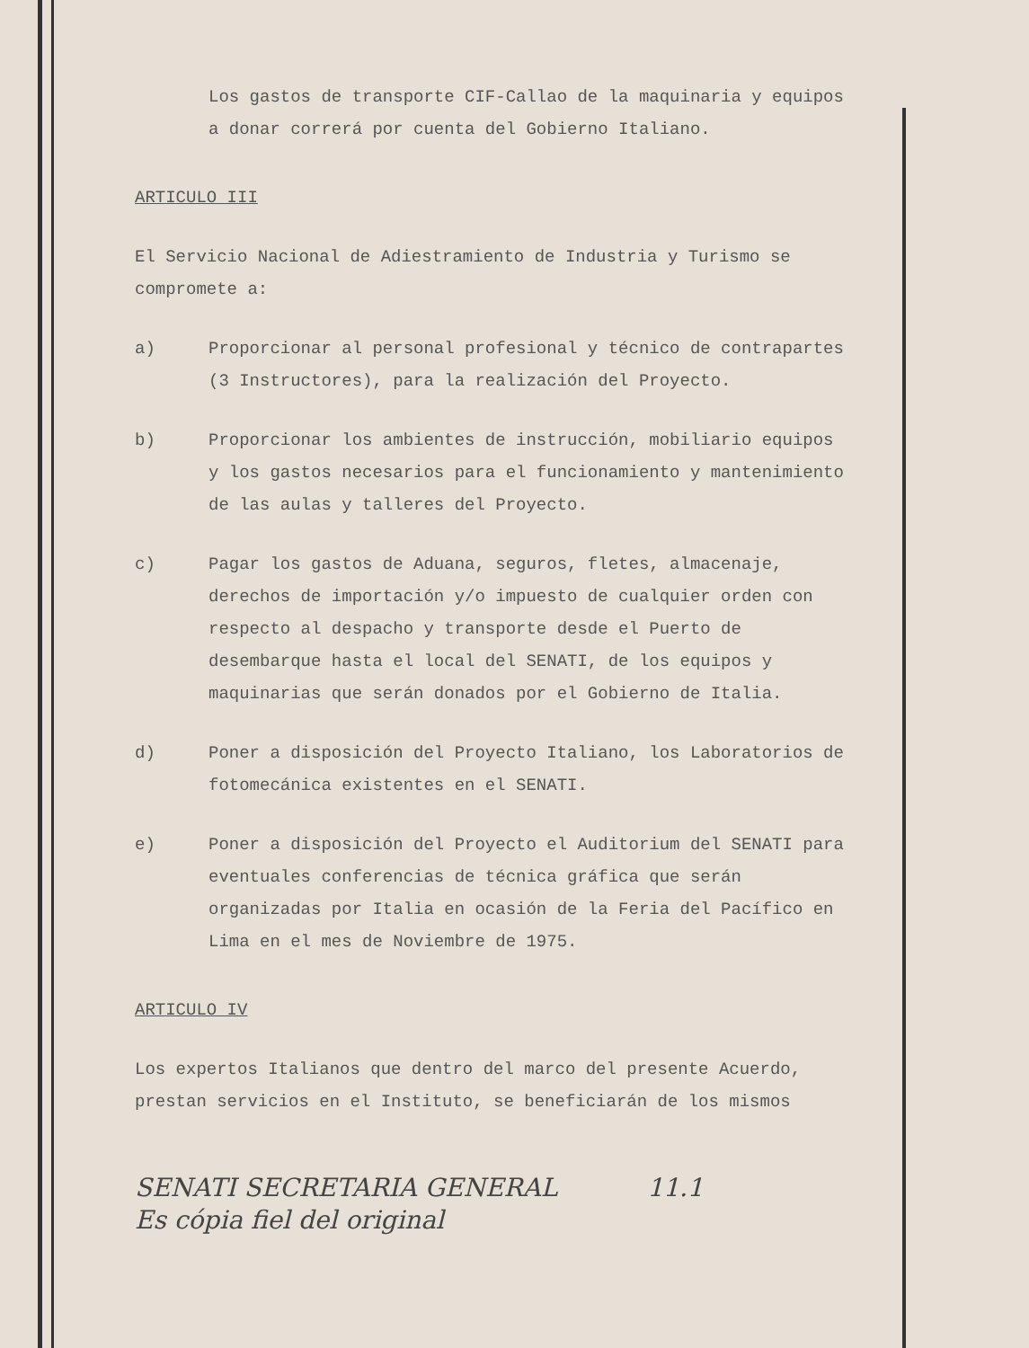Los gastos de transporte CIF-Callao de la maquinaria y equipos a donar correrá por cuenta del Gobierno Italiano.
ARTICULO III
El Servicio Nacional de Adiestramiento de Industria y Turismo se compromete a:
a) Proporcionar al personal profesional y técnico de contrapartes (3 Instructores), para la realización del Proyecto.
b) Proporcionar los ambientes de instrucción, mobiliario equipos y los gastos necesarios para el funcionamiento y mantenimiento de las aulas y talleres del Proyecto.
c) Pagar los gastos de Aduana, seguros, fletes, almacenaje, derechos de importación y/o impuesto de cualquier orden con respecto al despacho y transporte desde el Puerto de desembarque hasta el local del SENATI, de los equipos y maquinarias que serán donados por el Gobierno de Italia.
d) Poner a disposición del Proyecto Italiano, los Laboratorios de fotomecánica existentes en el SENATI.
e) Poner a disposición del Proyecto el Auditorium del SENATI para eventuales conferencias de técnica gráfica que serán organizadas por Italia en ocasión de la Feria del Pacífico en Lima en el mes de Noviembre de 1975.
ARTICULO IV
Los expertos Italianos que dentro del marco del presente Acuerdo, prestan servicios en el Instituto, se beneficiarán de los mismos
SENATI SECRETARIA GENERAL
Es cópia fiel del original
11.1